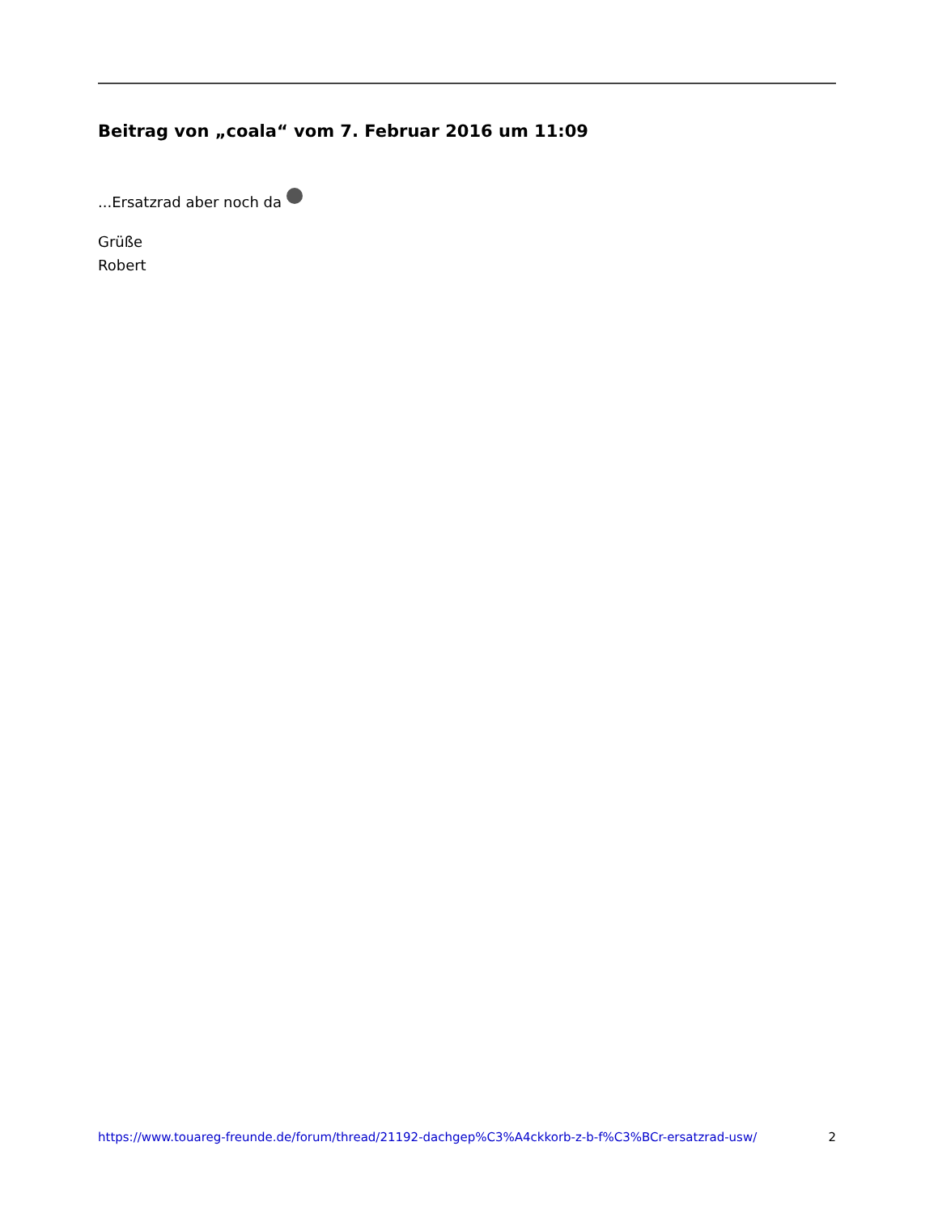Beitrag von „coala“ vom 7. Februar 2016 um 11:09
...Ersatzrad aber noch da
Grüße
Robert
https://www.touareg-freunde.de/forum/thread/21192-dachgep%C3%A4ckkorb-z-b-f%C3%BCr-ersatzrad-usw/ 2